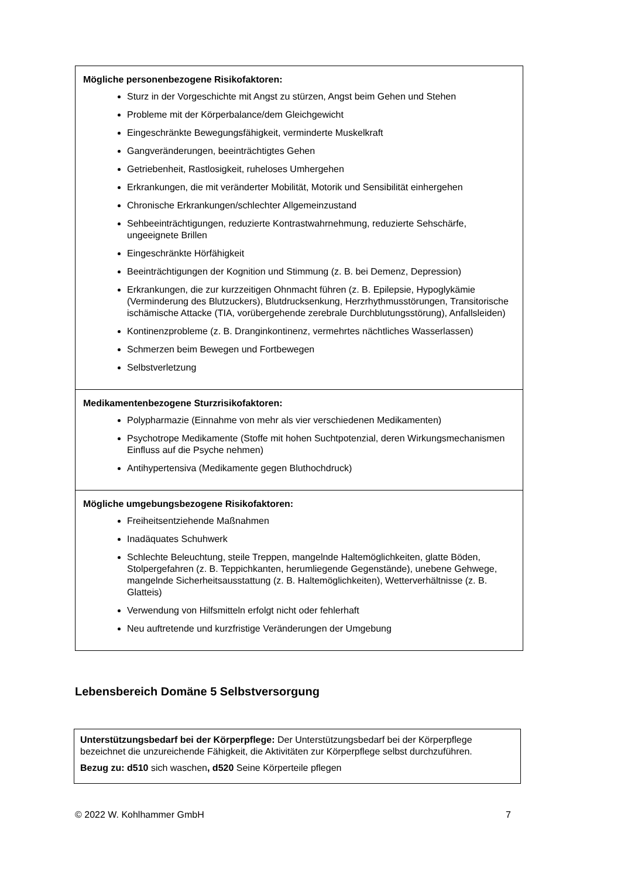| Mögliche personenbezogene Risikofaktoren: Sturz in der Vorgeschichte mit Angst zu stürzen, Angst beim Gehen und Stehen Probleme mit der Körperbalance/dem Gleichgewicht Eingeschränkte Bewegungsfähigkeit, verminderte Muskelkraft Gangveränderungen, beeinträchtigtes Gehen Getriebenheit, Rastlosigkeit, ruheloses Umhergehen Erkrankungen, die mit veränderter Mobilität, Motorik und Sensibilität einhergehen Chronische Erkrankungen/schlechter Allgemeinzustand Sehbeeinträchtigungen, reduzierte Kontrastwahrnehmung, reduzierte Sehschärfe, ungeeignete Brillen Eingeschränkte Hörfähigkeit Beeinträchtigungen der Kognition und Stimmung (z. B. bei Demenz, Depression) Erkrankungen, die zur kurzzeitigen Ohnmacht führen (z. B. Epilepsie, Hypoglykämie (Verminderung des Blutzuckers), Blutdrucksenkung, Herzrhythmusstörungen, Transitorische ischämische Attacke (TIA, vorübergehende zerebrale Durchblutungsstörung), Anfallsleiden) Kontinenzprobleme (z. B. Dranginkontinenz, vermehrtes nächtliches Wasserlassen) Schmerzen beim Bewegen und Fortbewegen Selbstverletzung |
| Medikamentenbezogene Sturzrisikofaktoren: Polypharmazie (Einnahme von mehr als vier verschiedenen Medikamenten) Psychotrope Medikamente (Stoffe mit hohen Suchtpotenzial, deren Wirkungsmechanismen Einfluss auf die Psyche nehmen) Antihypertensiva (Medikamente gegen Bluthochdruck) |
| Mögliche umgebungsbezogene Risikofaktoren: Freiheitsentziehende Maßnahmen Inadäquates Schuhwerk Schlechte Beleuchtung, steile Treppen, mangelnde Haltemöglichkeiten, glatte Böden, Stolpergefahren (z. B. Teppichkanten, herumliegende Gegenstände), unebene Gehwege, mangelnde Sicherheitsausstattung (z. B. Haltemöglichkeiten), Wetterverhältnisse (z. B. Glatteis) Verwendung von Hilfsmitteln erfolgt nicht oder fehlerhaft Neu auftretende und kurzfristige Veränderungen der Umgebung |
Lebensbereich Domäne 5 Selbstversorgung
Unterstützungsbedarf bei der Körperpflege: Der Unterstützungsbedarf bei der Körperpflege bezeichnet die unzureichende Fähigkeit, die Aktivitäten zur Körperpflege selbst durchzuführen.
Bezug zu: d510 sich waschen, d520 Seine Körperteile pflegen
© 2022 W. Kohlhammer GmbH 7